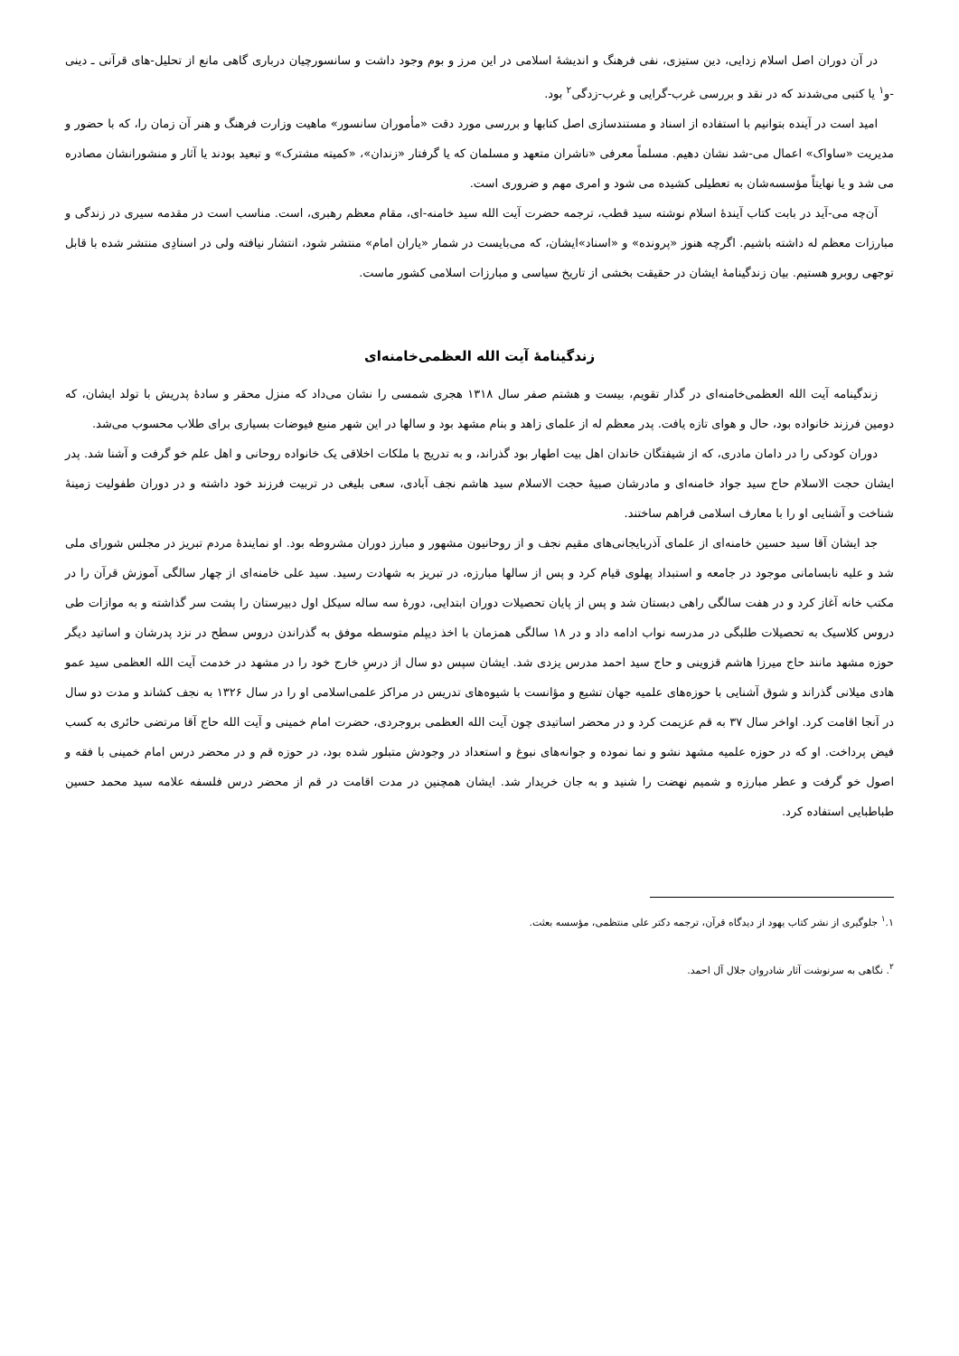در آن دوران اصل اسلام زدایی، دین ستیزی، نفی فرهنگ و اندیشهٔ اسلامی در این مرز و بوم وجود داشت و سانسورچیان درباری گاهی مانع از تحلیل-های قرآنی ـ دینی -و<sup>۱</sup> یا کتبی می‌شدند که در نقد و بررسی غرب-گرایی و غرب-زدگی<sup>۲</sup> بود.
امید است در آینده بتوانیم با استفاده از اسناد و مستندسازی اصل کتابها و بررسی مورد دقت «مأموران سانسور» ماهیت وزارت فرهنگ و هنر آن زمان را، که با حضور و مدیریت «ساواک» اعمال می-شد نشان دهیم. مسلماً معرفی «ناشران متعهد و مسلمان که یا گرفتار «زندان»، «کمیته مشترک» و تبعید بودند یا آثار و منشورانشان مصادره می شد و یا نهایتاً مؤسسه‌شان به تعطیلی کشیده می شود و امری مهم و ضروری است.
آن‌چه می-آید در بابت کتاب آیندهٔ اسلام نوشته سید قطب، ترجمه حضرت آیت الله سید خامنه-ای، مقام معظم رهبری، است. مناسب است در مقدمه سیری در زندگی و مبارزات معظم له داشته باشیم. اگرچه هنوز «پرونده» و «اسناد»ایشان، که می‌بایست در شمار «یاران امام» منتشر شود، انتشار نیافته ولی در اسنادِی منتشر شده با قابل توجهی روبرو هستیم. بیان زندگینامهٔ ایشان در حقیقت بخشی از تاریخ سیاسی و مبارزات اسلامی کشور ماست.
زندگینامهٔ آیت الله العظمی‌خامنه‌ای
زندگینامه آیت الله العظمی‌خامنه‌ای در گذار تقویم، بیست و هشتم صفر سال ۱۳۱۸ هجری شمسی را نشان می‌داد که منزل محقر و سادهٔ پدریش با تولد ایشان، که دومین فرزند خانواده بود، حال و هوای تازه یافت. پدر معظم له از علمای زاهد و بنام مشهد بود و سالها در این شهر منبع فیوضات بسیاری برای طلاب محسوب می‌شد.
دوران کودکی را در دامان مادری، که از شیفتگان خاندان اهل بیت اطهار بود گذراند، و به تدریج با ملکات اخلاقی یک خانواده روحانی و اهل علم خو گرفت و آشنا شد. پدر ایشان حجت الاسلام حاج سید جواد خامنه‌ای و مادرشان صبیهٔ حجت الاسلام سید هاشم نجف آبادی، سعی بلیغی در تربیت فرزند خود داشته و در دوران طفولیت زمینهٔ شناخت و آشنایی او را با معارف اسلامی فراهم ساختند.
جد ایشان آقا سید حسین خامنه‌ای از علمای آذربایجانی‌های مقیم نجف و از روحانیون مشهور و مبارز دوران مشروطه بود. او نمایندهٔ مردم تبریز در مجلس شورای ملی شد و علیه نابسامانی موجود در جامعه و استبداد پهلوی قیام کرد و پس از سالها مبارزه، در تبریز به شهادت رسید. سید علی خامنه‌ای از چهار سالگی آموزش قرآن را در مکتب خانه آغاز کرد و در هفت سالگی راهی دبستان شد و پس از پایان تحصیلات دوران ابتدایی، دورهٔ سه ساله سیکل اول دبیرستان را پشت سر گذاشته و به موازات طی دروس کلاسیک به تحصیلات طلبگی در مدرسه نواب ادامه داد و در ۱۸ سالگی همزمان با اخذ دیپلم متوسطه موفق به گذراندن دروس سطح در نزد پدرشان و اساتید دیگر حوزه مشهد مانند حاج میرزا هاشم قزوینی و حاج سید احمد مدرس یزدی شد. ایشان سپس دو سال از درسِ خارج خود را در مشهد در خدمت آیت الله العظمی سید عمو هادی میلانی گذراند و شوق آشنایی با حوزه‌های علمیه جهان تشیع و مؤانست با شیوه‌های تدریس در مراکز علمی‌اسلامی او را در سال ۱۳۲۶ به نجف کشاند و مدت دو سال در آنجا اقامت کرد. اواخر سال ۳۷ به قم عزیمت کرد و در محضر اساتیدی چون آیت الله العظمی بروجردی، حضرت امام خمینی و آیت الله حاج آقا مرتضی حائری به کسب فیض پرداخت. او که در حوزه علمیه مشهد نشو و نما نموده و جوانه‌های نبوغ و استعداد در وجودش متبلور شده بود، در حوزه قم و در محضر درس امام خمینی با فقه و اصول خو گرفت و عطر مبارزه و شمیم نهضت را شنید و به جان خریدار شد. ایشان همچنین در مدت اقامت در قم از محضر درس فلسفه علامه سید محمد حسین طباطبایی استفاده کرد.
<sup>۱</sup>.۱ جلوگیری از نشر کتاب یهود از دیدگاه قرآن، ترجمه دکتر علی منتظمی، مؤسسه بعثت.
<sup>۲</sup>. نگاهی به سرنوشت آثار شادروان جلال آل احمد.